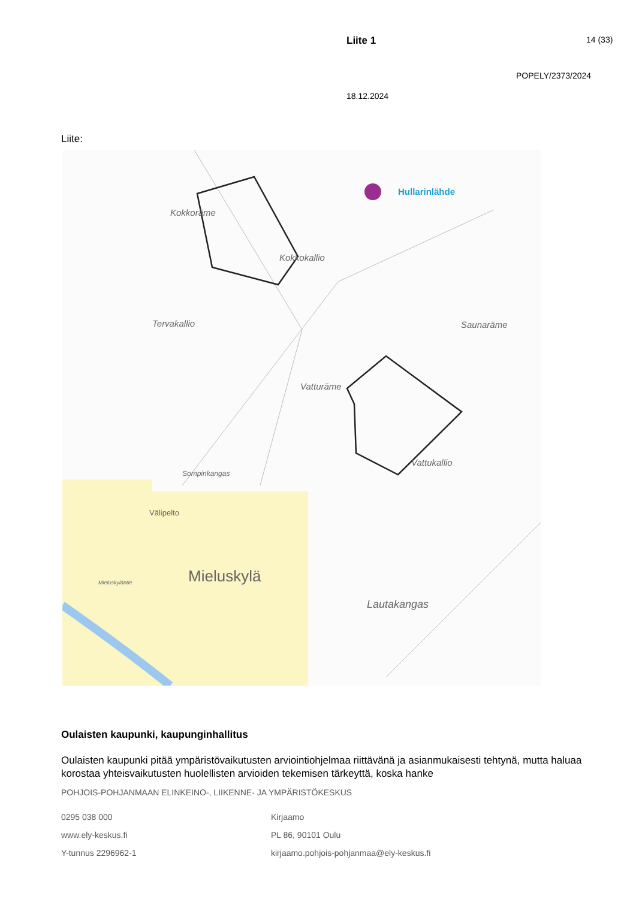Liite 1
14 (33)
POPELY/2373/2024
18.12.2024
Liite:
Hullarinlähde
Kokkoräme
Kokkokallio
Tervakallio
Saunaräme
Vatturäme
Vattukallio
Sompinkangas
Välipelto
Mieluskylä
Lautakangas
Mieluskyläntie
Oulaisten kaupunki, kaupunginhallitus
Oulaisten kaupunki pitää ympäristövaikutusten arviointiohjelmaa riittävänä ja asianmukaisesti tehtynä, mutta haluaa korostaa yhteisvaikutusten huolellisten arvioiden tekemisen tärkeyttä, koska hanke
POHJOIS-POHJANMAAN ELINKEINO-, LIIKENNE- JA YMPÄRISTÖKESKUS
0295 038 000
www.ely-keskus.fi
Y-tunnus 2296962-1
Kirjaamo
PL 86, 90101 Oulu
kirjaamo.pohjois-pohjanmaa@ely-keskus.fi